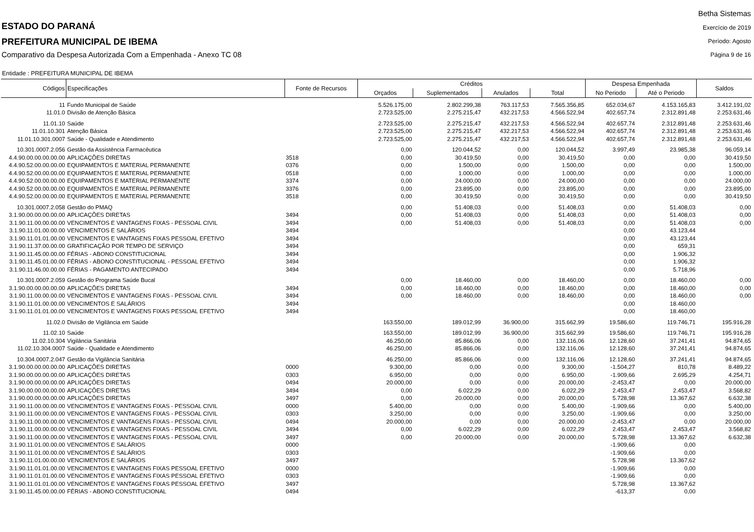ESTADO DO PARANÁ
PREFEITURA MUNICIPAL DE IBEMA
Comparativo da Despesa Autorizada Com a Empenhada - Anexo TC 08
Betha Sistemas
Exercício de 2019
Período: Agosto
Página 9 de 16
Entidade : PREFEITURA MUNICIPAL DE IBEMA
| Códigos | Especificações | Fonte de Recursos | Créditos | | | | Despesa Empenhada | | Saldos |
| --- | --- | --- | --- | --- | --- | --- | --- | --- | --- |
| | | | Orçados | Suplementados | Anulados | Total | No Periodo | Até o Periodo | |
| 11 | Fundo Municipal de Saúde | | 5.526.175,00 | 2.802.299,38 | 763.117,53 | 7.565.356,85 | 652.034,67 | 4.153.165,83 | 3.412.191,02 |
| 11.01.0 | Divisão de Atenção Básica | | 2.723.525,00 | 2.275.215,47 | 432.217,53 | 4.566.522,94 | 402.657,74 | 2.312.891,48 | 2.253.631,46 |
| 11.01.10 | Saúde | | 2.723.525,00 | 2.275.215,47 | 432.217,53 | 4.566.522,94 | 402.657,74 | 2.312.891,48 | 2.253.631,46 |
| 11.01.10.301 | Atenção Básica | | 2.723.525,00 | 2.275.215,47 | 432.217,53 | 4.566.522,94 | 402.657,74 | 2.312.891,48 | 2.253.631,46 |
| 11.01.10.301.0007 | Saúde - Qualidade e Atendimento | | 2.723.525,00 | 2.275.215,47 | 432.217,53 | 4.566.522,94 | 402.657,74 | 2.312.891,48 | 2.253.631,46 |
| 10.301.0007.2.056 | Gestão da Assistência Farmacêutica | | 0,00 | 120.044,52 | 0,00 | 120.044,52 | 3.997,49 | 23.985,38 | 96.059,14 |
| 4.4.90.00.00.00.00.00 | APLICAÇÕES DIRETAS | 3518 | 0,00 | 30.419,50 | 0,00 | 30.419,50 | 0,00 | 0,00 | 30.419,50 |
| 4.4.90.52.00.00.00.00 | EQUIPAMENTOS E MATERIAL PERMANENTE | 0376 | 0,00 | 1.500,00 | 0,00 | 1.500,00 | 0,00 | 0,00 | 1.500,00 |
| 4.4.90.52.00.00.00.00 | EQUIPAMENTOS E MATERIAL PERMANENTE | 0518 | 0,00 | 1.000,00 | 0,00 | 1.000,00 | 0,00 | 0,00 | 1.000,00 |
| 4.4.90.52.00.00.00.00 | EQUIPAMENTOS E MATERIAL PERMANENTE | 3374 | 0,00 | 24.000,00 | 0,00 | 24.000,00 | 0,00 | 0,00 | 24.000,00 |
| 4.4.90.52.00.00.00.00 | EQUIPAMENTOS E MATERIAL PERMANENTE | 3376 | 0,00 | 23.895,00 | 0,00 | 23.895,00 | 0,00 | 0,00 | 23.895,00 |
| 4.4.90.52.00.00.00.00 | EQUIPAMENTOS E MATERIAL PERMANENTE | 3518 | 0,00 | 30.419,50 | 0,00 | 30.419,50 | 0,00 | 0,00 | 30.419,50 |
| 10.301.0007.2.058 | Gestão do PMAQ | | 0,00 | 51.408,03 | 0,00 | 51.408,03 | 0,00 | 51.408,03 | 0,00 |
| 3.1.90.00.00.00.00.00 | APLICAÇÕES DIRETAS | 3494 | 0,00 | 51.408,03 | 0,00 | 51.408,03 | 0,00 | 51.408,03 | 0,00 |
| 3.1.90.11.00.00.00.00 | VENCIMENTOS E VANTAGENS FIXAS - PESSOAL CIVIL | 3494 | 0,00 | 51.408,03 | 0,00 | 51.408,03 | 0,00 | 51.408,03 | 0,00 |
| 3.1.90.11.01.00.00.00 | VENCIMENTOS E SALÁRIOS | 3494 | | | | | 0,00 | 43.123,44 | |
| 3.1.90.11.01.01.00.00 | VENCIMENTOS E VANTAGENS FIXAS PESSOAL EFETIVO | 3494 | | | | | 0,00 | 43.123,44 | |
| 3.1.90.11.37.00.00.00 | GRATIFICAÇÃO POR TEMPO DE SERVIÇO | 3494 | | | | | 0,00 | 659,31 | |
| 3.1.90.11.45.00.00.00 | FÉRIAS - ABONO CONSTITUCIONAL | 3494 | | | | | 0,00 | 1.906,32 | |
| 3.1.90.11.45.01.00.00 | FÉRIAS - ABONO CONSTITUCIONAL - PESSOAL EFETIVO | 3494 | | | | | 0,00 | 1.906,32 | |
| 3.1.90.11.46.00.00.00 | FÉRIAS - PAGAMENTO ANTECIPADO | 3494 | | | | | 0,00 | 5.718,96 | |
| 10.301.0007.2.059 | Gestão do Programa Saúde Bucal | | 0,00 | 18.460,00 | 0,00 | 18.460,00 | 0,00 | 18.460,00 | 0,00 |
| 3.1.90.00.00.00.00.00 | APLICAÇÕES DIRETAS | 3494 | 0,00 | 18.460,00 | 0,00 | 18.460,00 | 0,00 | 18.460,00 | 0,00 |
| 3.1.90.11.00.00.00.00 | VENCIMENTOS E VANTAGENS FIXAS - PESSOAL CIVIL | 3494 | 0,00 | 18.460,00 | 0,00 | 18.460,00 | 0,00 | 18.460,00 | 0,00 |
| 3.1.90.11.01.00.00.00 | VENCIMENTOS E SALÁRIOS | 3494 | | | | | 0,00 | 18.460,00 | |
| 3.1.90.11.01.01.00.00 | VENCIMENTOS E VANTAGENS FIXAS PESSOAL EFETIVO | 3494 | | | | | 0,00 | 18.460,00 | |
| 11.02.0 | Divisão de Vigilância em Saúde | | 163.550,00 | 189.012,99 | 36.900,00 | 315.662,99 | 19.586,60 | 119.746,71 | 195.916,28 |
| 11.02.10 | Saúde | | 163.550,00 | 189.012,99 | 36.900,00 | 315.662,99 | 19.586,60 | 119.746,71 | 195.916,28 |
| 11.02.10.304 | Vigilância Sanitária | | 46.250,00 | 85.866,06 | 0,00 | 132.116,06 | 12.128,60 | 37.241,41 | 94.874,65 |
| 11.02.10.304.0007 | Saúde - Qualidade e Atendimento | | 46.250,00 | 85.866,06 | 0,00 | 132.116,06 | 12.128,60 | 37.241,41 | 94.874,65 |
| 10.304.0007.2.047 | Gestão da Vigilância Sanitária | | 46.250,00 | 85.866,06 | 0,00 | 132.116,06 | 12.128,60 | 37.241,41 | 94.874,65 |
| 3.1.90.00.00.00.00.00 | APLICAÇÕES DIRETAS | 0000 | 9.300,00 | 0,00 | 0,00 | 9.300,00 | -1.504,27 | 810,78 | 8.489,22 |
| 3.1.90.00.00.00.00.00 | APLICAÇÕES DIRETAS | 0303 | 6.950,00 | 0,00 | 0,00 | 6.950,00 | -1.909,66 | 2.695,29 | 4.254,71 |
| 3.1.90.00.00.00.00.00 | APLICAÇÕES DIRETAS | 0494 | 20.000,00 | 0,00 | 0,00 | 20.000,00 | -2.453,47 | 0,00 | 20.000,00 |
| 3.1.90.00.00.00.00.00 | APLICAÇÕES DIRETAS | 3494 | 0,00 | 6.022,29 | 0,00 | 6.022,29 | 2.453,47 | 2.453,47 | 3.568,82 |
| 3.1.90.00.00.00.00.00 | APLICAÇÕES DIRETAS | 3497 | 0,00 | 20.000,00 | 0,00 | 20.000,00 | 5.728,98 | 13.367,62 | 6.632,38 |
| 3.1.90.11.00.00.00.00 | VENCIMENTOS E VANTAGENS FIXAS - PESSOAL CIVIL | 0000 | 5.400,00 | 0,00 | 0,00 | 5.400,00 | -1.909,66 | 0,00 | 5.400,00 |
| 3.1.90.11.00.00.00.00 | VENCIMENTOS E VANTAGENS FIXAS - PESSOAL CIVIL | 0303 | 3.250,00 | 0,00 | 0,00 | 3.250,00 | -1.909,66 | 0,00 | 3.250,00 |
| 3.1.90.11.00.00.00.00 | VENCIMENTOS E VANTAGENS FIXAS - PESSOAL CIVIL | 0494 | 20.000,00 | 0,00 | 0,00 | 20.000,00 | -2.453,47 | 0,00 | 20.000,00 |
| 3.1.90.11.00.00.00.00 | VENCIMENTOS E VANTAGENS FIXAS - PESSOAL CIVIL | 3494 | 0,00 | 6.022,29 | 0,00 | 6.022,29 | 2.453,47 | 2.453,47 | 3.568,82 |
| 3.1.90.11.00.00.00.00 | VENCIMENTOS E VANTAGENS FIXAS - PESSOAL CIVIL | 3497 | 0,00 | 20.000,00 | 0,00 | 20.000,00 | 5.728,98 | 13.367,62 | 6.632,38 |
| 3.1.90.11.01.00.00.00 | VENCIMENTOS E SALÁRIOS | 0000 | | | | | -1.909,66 | 0,00 | |
| 3.1.90.11.01.00.00.00 | VENCIMENTOS E SALÁRIOS | 0303 | | | | | -1.909,66 | 0,00 | |
| 3.1.90.11.01.00.00.00 | VENCIMENTOS E SALÁRIOS | 3497 | | | | | 5.728,98 | 13.367,62 | |
| 3.1.90.11.01.01.00.00 | VENCIMENTOS E VANTAGENS FIXAS PESSOAL EFETIVO | 0000 | | | | | -1.909,66 | 0,00 | |
| 3.1.90.11.01.01.00.00 | VENCIMENTOS E VANTAGENS FIXAS PESSOAL EFETIVO | 0303 | | | | | -1.909,66 | 0,00 | |
| 3.1.90.11.01.01.00.00 | VENCIMENTOS E VANTAGENS FIXAS PESSOAL EFETIVO | 3497 | | | | | 5.728,98 | 13.367,62 | |
| 3.1.90.11.45.00.00.00 | FÉRIAS - ABONO CONSTITUCIONAL | 0494 | | | | | -613,37 | 0,00 | |